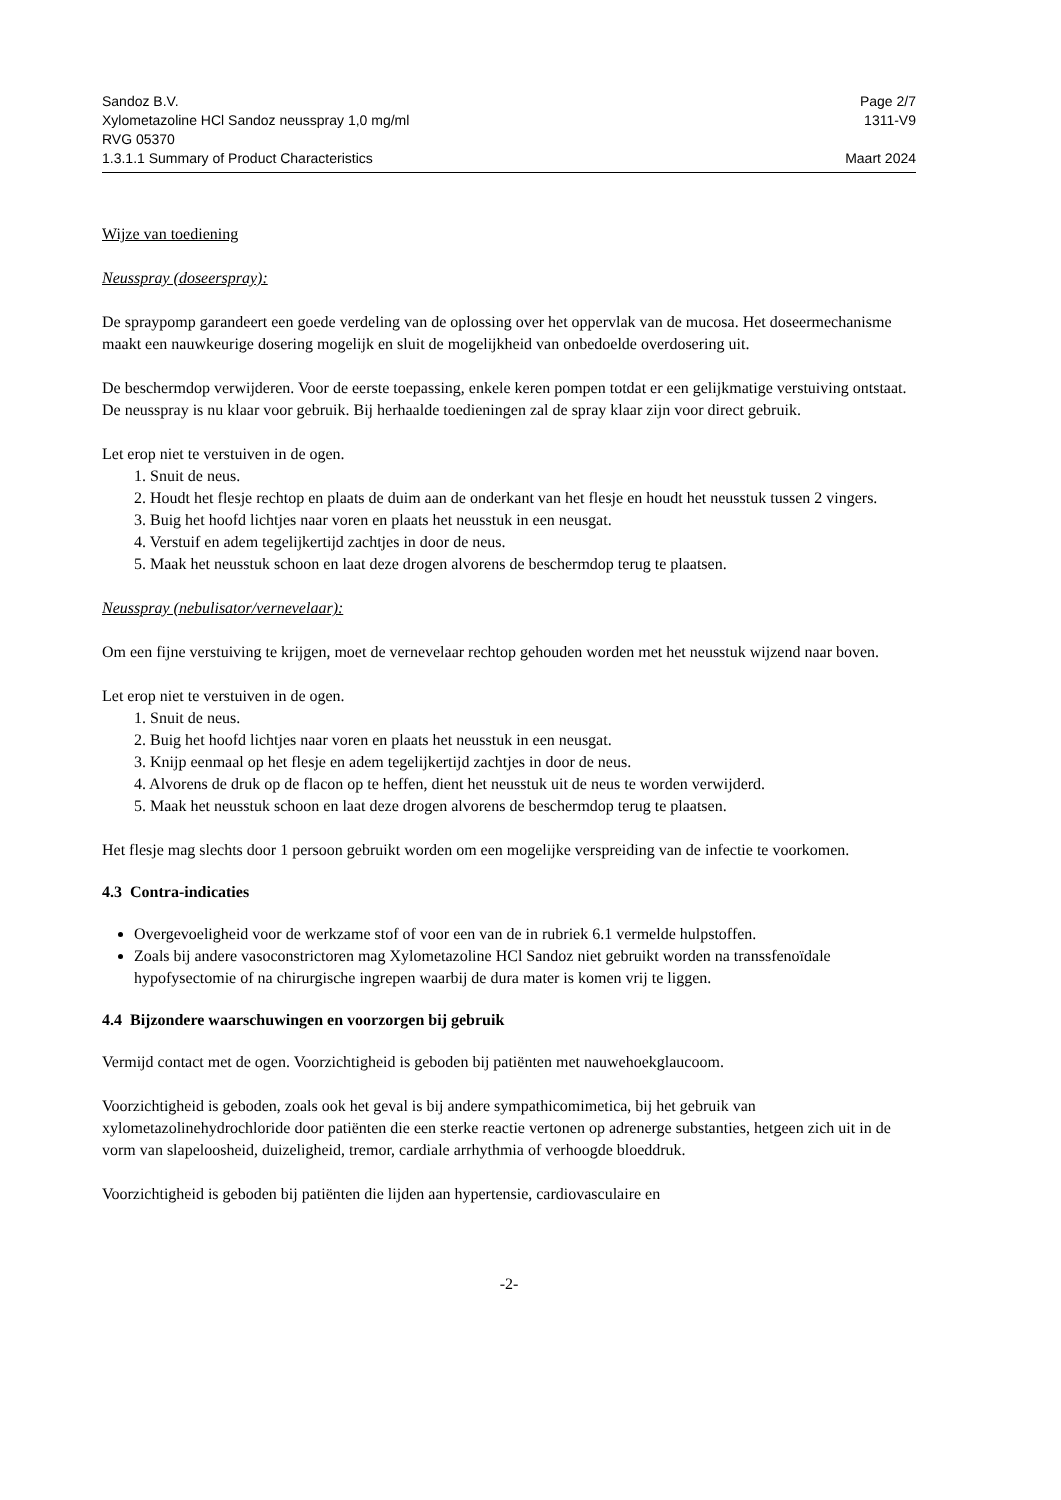Sandoz B.V. Page 2/7
Xylometazoline HCl Sandoz neusspray 1,0 mg/ml 1311-V9
RVG 05370
1.3.1.1 Summary of Product Characteristics Maart 2024
Wijze van toediening
Neusspray (doseerspray):
De spraypomp garandeert een goede verdeling van de oplossing over het oppervlak van de mucosa. Het doseermechanisme maakt een nauwkeurige dosering mogelijk en sluit de mogelijkheid van onbedoelde overdosering uit.
De beschermdop verwijderen. Voor de eerste toepassing, enkele keren pompen totdat er een gelijkmatige verstuiving ontstaat. De neusspray is nu klaar voor gebruik. Bij herhaalde toedieningen zal de spray klaar zijn voor direct gebruik.
Let erop niet te verstuiven in de ogen.
1. Snuit de neus.
2. Houdt het flesje rechtop en plaats de duim aan de onderkant van het flesje en houdt het neusstuk tussen 2 vingers.
3. Buig het hoofd lichtjes naar voren en plaats het neusstuk in een neusgat.
4. Verstuif en adem tegelijkertijd zachtjes in door de neus.
5. Maak het neusstuk schoon en laat deze drogen alvorens de beschermdop terug te plaatsen.
Neusspray (nebulisator/vernevelaar):
Om een fijne verstuiving te krijgen, moet de vernevelaar rechtop gehouden worden met het neusstuk wijzend naar boven.
Let erop niet te verstuiven in de ogen.
1. Snuit de neus.
2. Buig het hoofd lichtjes naar voren en plaats het neusstuk in een neusgat.
3. Knijp eenmaal op het flesje en adem tegelijkertijd zachtjes in door de neus.
4. Alvorens de druk op de flacon op te heffen, dient het neusstuk uit de neus te worden verwijderd.
5. Maak het neusstuk schoon en laat deze drogen alvorens de beschermdop terug te plaatsen.
Het flesje mag slechts door 1 persoon gebruikt worden om een mogelijke verspreiding van de infectie te voorkomen.
4.3 Contra-indicaties
Overgevoeligheid voor de werkzame stof of voor een van de in rubriek 6.1 vermelde hulpstoffen.
Zoals bij andere vasoconstrictoren mag Xylometazoline HCl Sandoz niet gebruikt worden na transsfenoïdale hypofysectomie of na chirurgische ingrepen waarbij de dura mater is komen vrij te liggen.
4.4 Bijzondere waarschuwingen en voorzorgen bij gebruik
Vermijd contact met de ogen. Voorzichtigheid is geboden bij patiënten met nauwehoekglaucoom.
Voorzichtigheid is geboden, zoals ook het geval is bij andere sympathicomimetica, bij het gebruik van xylometazolinehydrochloride door patiënten die een sterke reactie vertonen op adrenerge substanties, hetgeen zich uit in de vorm van slapeloosheid, duizeligheid, tremor, cardiale arrhythmia of verhoogde bloeddruk.
Voorzichtigheid is geboden bij patiënten die lijden aan hypertensie, cardiovasculaire en
-2-